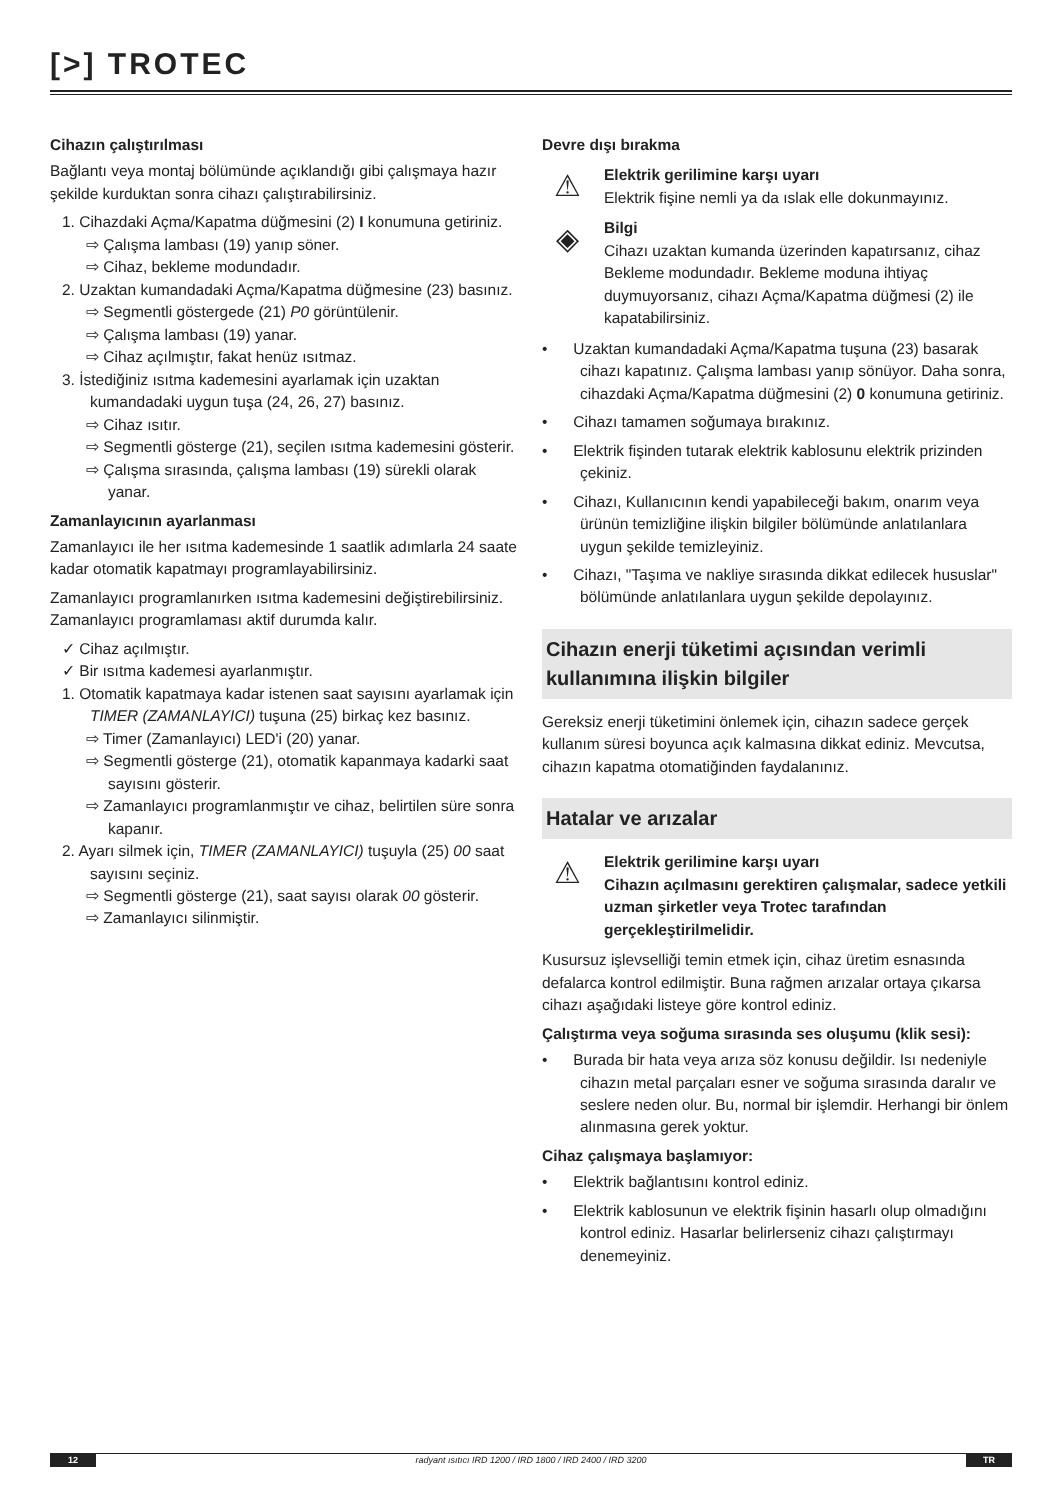[>] TROTEC
Cihazın çalıştırılması
Bağlantı veya montaj bölümünde açıklandığı gibi çalışmaya hazır şekilde kurduktan sonra cihazı çalıştırabilirsiniz.
1. Cihazdaki Açma/Kapatma düğmesini (2) I konumuna getiriniz.
⇨ Çalışma lambası (19) yanıp söner.
⇨ Cihaz, bekleme modundadır.
2. Uzaktan kumandadaki Açma/Kapatma düğmesine (23) basınız.
⇨ Segmentli göstergede (21) P0 görüntülenir.
⇨ Çalışma lambası (19) yanar.
⇨ Cihaz açılmıştır, fakat henüz ısıtmaz.
3. İstediğiniz ısıtma kademesini ayarlamak için uzaktan kumandadaki uygun tuşa (24, 26, 27) basınız.
⇨ Cihaz ısıtır.
⇨ Segmentli gösterge (21), seçilen ısıtma kademesini gösterir.
⇨ Çalışma sırasında, çalışma lambası (19) sürekli olarak yanar.
Zamanlayıcının ayarlanması
Zamanlayıcı ile her ısıtma kademesinde 1 saatlik adımlarla 24 saate kadar otomatik kapatmayı programlayabilirsiniz.
Zamanlayıcı programlanırken ısıtma kademesini değiştirebilirsiniz. Zamanlayıcı programlaması aktif durumda kalır.
✓ Cihaz açılmıştır.
✓ Bir ısıtma kademesi ayarlanmıştır.
1. Otomatik kapatmaya kadar istenen saat sayısını ayarlamak için TIMER (ZAMANLAYICI) tuşuna (25) birkaç kez basınız.
⇨ Timer (Zamanlayıcı) LED'i (20) yanar.
⇨ Segmentli gösterge (21), otomatik kapanmaya kadarki saat sayısını gösterir.
⇨ Zamanlayıcı programlanmıştır ve cihaz, belirtilen süre sonra kapanır.
2. Ayarı silmek için, TIMER (ZAMANLAYICI) tuşuyla (25) 00 saat sayısını seçiniz.
⇨ Segmentli gösterge (21), saat sayısı olarak 00 gösterir.
⇨ Zamanlayıcı silinmiştir.
Devre dışı bırakma
⚠
Elektrik gerilimine karşı uyarı
Elektrik fişine nemli ya da ıslak elle dokunmayınız.
◈
Bilgi
Cihazı uzaktan kumanda üzerinden kapatırsanız, cihaz Bekleme modundadır. Bekleme moduna ihtiyaç duymuyorsanız, cihazı Açma/Kapatma düğmesi (2) ile kapatabilirsiniz.
• Uzaktan kumandadaki Açma/Kapatma tuşuna (23) basarak cihazı kapatınız. Çalışma lambası yanıp sönüyor. Daha sonra, cihazdaki Açma/Kapatma düğmesini (2) 0 konumuna getiriniz.
• Cihazı tamamen soğumaya bırakınız.
• Elektrik fişinden tutarak elektrik kablosunu elektrik prizinden çekiniz.
• Cihazı, Kullanıcının kendi yapabileceği bakım, onarım veya ürünün temizliğine ilişkin bilgiler bölümünde anlatılanlara uygun şekilde temizleyiniz.
• Cihazı, "Taşıma ve nakliye sırasında dikkat edilecek hususlar" bölümünde anlatılanlara uygun şekilde depolayınız.
Cihazın enerji tüketimi açısından verimli kullanımına ilişkin bilgiler
Gereksiz enerji tüketimini önlemek için, cihazın sadece gerçek kullanım süresi boyunca açık kalmasına dikkat ediniz. Mevcutsa, cihazın kapatma otomatiğinden faydalanınız.
Hatalar ve arızalar
⚠
Elektrik gerilimine karşı uyarı
Cihazın açılmasını gerektiren çalışmalar, sadece yetkili uzman şirketler veya Trotec tarafından gerçekleştirilmelidir.
Kusursuz işlevselliği temin etmek için, cihaz üretim esnasında defalarca kontrol edilmiştir. Buna rağmen arızalar ortaya çıkarsa cihazı aşağıdaki listeye göre kontrol ediniz.
Çalıştırma veya soğuma sırasında ses oluşumu (klik sesi):
• Burada bir hata veya arıza söz konusu değildir. Isı nedeniyle cihazın metal parçaları esner ve soğuma sırasında daralır ve seslere neden olur. Bu, normal bir işlemdir. Herhangi bir önlem alınmasına gerek yoktur.
Cihaz çalışmaya başlamıyor:
• Elektrik bağlantısını kontrol ediniz.
• Elektrik kablosunun ve elektrik fişinin hasarlı olup olmadığını kontrol ediniz. Hasarlar belirlerseniz cihazı çalıştırmayı denemeyiniz.
12 radyant ısıtıcı IRD 1200 / IRD 1800 / IRD 2400 / IRD 3200 TR